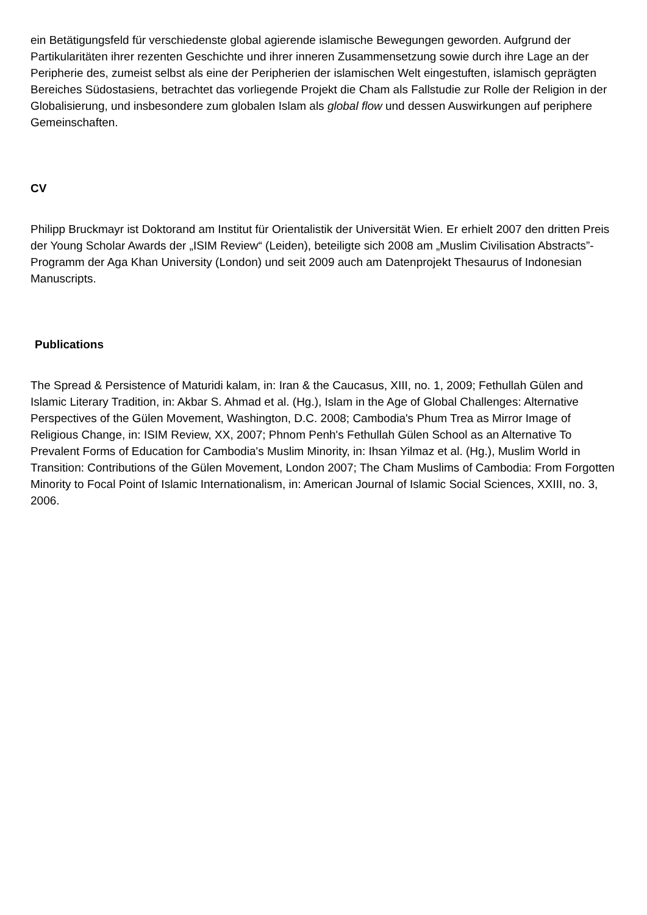ein Betätigungsfeld für verschiedenste global agierende islamische Bewegungen geworden. Aufgrund der Partikularitäten ihrer rezenten Geschichte und ihrer inneren Zusammensetzung sowie durch ihre Lage an der Peripherie des, zumeist selbst als eine der Peripherien der islamischen Welt eingestuften, islamisch geprägten Bereiches Südostasiens, betrachtet das vorliegende Projekt die Cham als Fallstudie zur Rolle der Religion in der Globalisierung, und insbesondere zum globalen Islam als global flow und dessen Auswirkungen auf periphere Gemeinschaften.
CV
Philipp Bruckmayr ist Doktorand am Institut für Orientalistik der Universität Wien. Er erhielt 2007 den dritten Preis der Young Scholar Awards der „ISIM Review“ (Leiden), beteiligte sich 2008 am „Muslim Civilisation Abstracts”-Programm der Aga Khan University (London) und seit 2009 auch am Datenprojekt Thesaurus of Indonesian Manuscripts.
Publications
The Spread & Persistence of Maturidi kalam, in: Iran & the Caucasus, XIII, no. 1, 2009; Fethullah Gülen and Islamic Literary Tradition, in: Akbar S. Ahmad et al. (Hg.), Islam in the Age of Global Challenges: Alternative Perspectives of the Gülen Movement, Washington, D.C. 2008; Cambodia's Phum Trea as Mirror Image of Religious Change, in: ISIM Review, XX, 2007; Phnom Penh's Fethullah Gülen School as an Alternative To Prevalent Forms of Education for Cambodia's Muslim Minority, in: Ihsan Yilmaz et al. (Hg.), Muslim World in Transition: Contributions of the Gülen Movement, London 2007; The Cham Muslims of Cambodia: From Forgotten Minority to Focal Point of Islamic Internationalism, in: American Journal of Islamic Social Sciences, XXIII, no. 3, 2006.